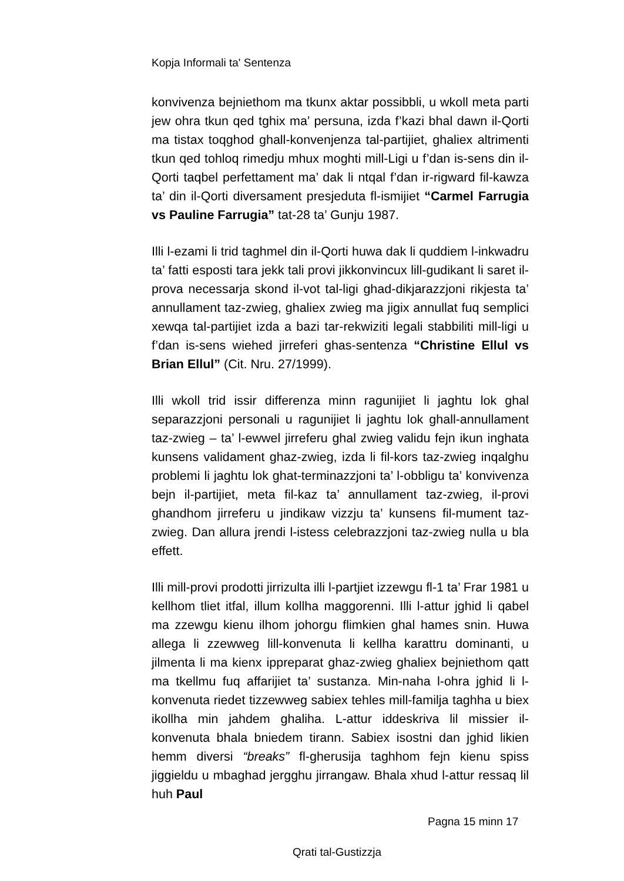Kopja Informali ta' Sentenza
konvivenza bejniethom ma tkunx aktar possibbli, u wkoll meta parti jew ohra tkun qed tghix ma’ persuna, izda f’kazi bhal dawn il-Qorti ma tistax toqghod ghall-konvenjenza tal-partijiet, ghaliex altrimenti tkun qed tohloq rimedju mhux moghti mill-Ligi u f’dan is-sens din il-Qorti taqbel perfettament ma’ dak li ntqal f’dan ir-rigward fil-kawza ta’ din il-Qorti diversament presjeduta fl-ismijiet “Carmel Farrugia vs Pauline Farrugia” tat-28 ta’ Gunju 1987.
Illi l-ezami li trid taghmel din il-Qorti huwa dak li quddiem l-inkwadru ta’ fatti esposti tara jekk tali provi jikkonvincux lill-gudikant li saret il-prova necessarja skond il-vot tal-ligi ghad-dikjarazzjoni rikjesta ta’ annullament taz-zwieg, ghaliex zwieg ma jigix annullat fuq semplici xewqa tal-partijiet izda a bazi tar-rekwiziti legali stabbiliti mill-ligi u f’dan is-sens wiehed jirreferi ghas-sentenza “Christine Ellul vs Brian Ellul” (Cit. Nru. 27/1999).
Illi wkoll trid issir differenza minn ragunijiet li jaghtu lok ghal separazzjoni personali u ragunijiet li jaghtu lok ghall-annullament taz-zwieg – ta’ l-ewwel jirreferu ghal zwieg validu fejn ikun inghata kunsens validament ghaz-zwieg, izda li fil-kors taz-zwieg inqalghu problemi li jaghtu lok ghat-terminazzjoni ta’ l-obbligu ta’ konvivenza bejn il-partijiet, meta fil-kaz ta’ annullament taz-zwieg, il-provi ghandhom jirreferu u jindikaw vizzju ta’ kunsens fil-mument taz-zwieg. Dan allura jrendi l-istess celebrazzjoni taz-zwieg nulla u bla effett.
Illi mill-provi prodotti jirrizulta illi l-partjiet izzewgu fl-1 ta’ Frar 1981 u kellhom tliet itfal, illum kollha maggorenni. Illi l-attur jghid li qabel ma zzewgu kienu ilhom johorgu flimkien ghal hames snin. Huwa allega li zzewweg lill-konvenuta li kellha karattru dominanti, u jilmenta li ma kienx ippreparat ghaz-zwieg ghaliex bejniethom qatt ma tkellmu fuq affarijiet ta’ sustanza. Min-naha l-ohra jghid li l-konvenuta riedet tizzewweg sabiex tehles mill-familja taghha u biex ikollha min jahdem ghaliha. L-attur iddeskriva lil missier il-konvenuta bhala bniedem tirann. Sabiex isostni dan jghid likien hemm diversi “breaks” fl-gherusija taghhom fejn kienu spiss jiggieldu u mbaghad jergghu jirrangaw. Bhala xhud l-attur ressaq lil huh Paul
Pagna 15 minn 17
Qrati tal-Gustizzja